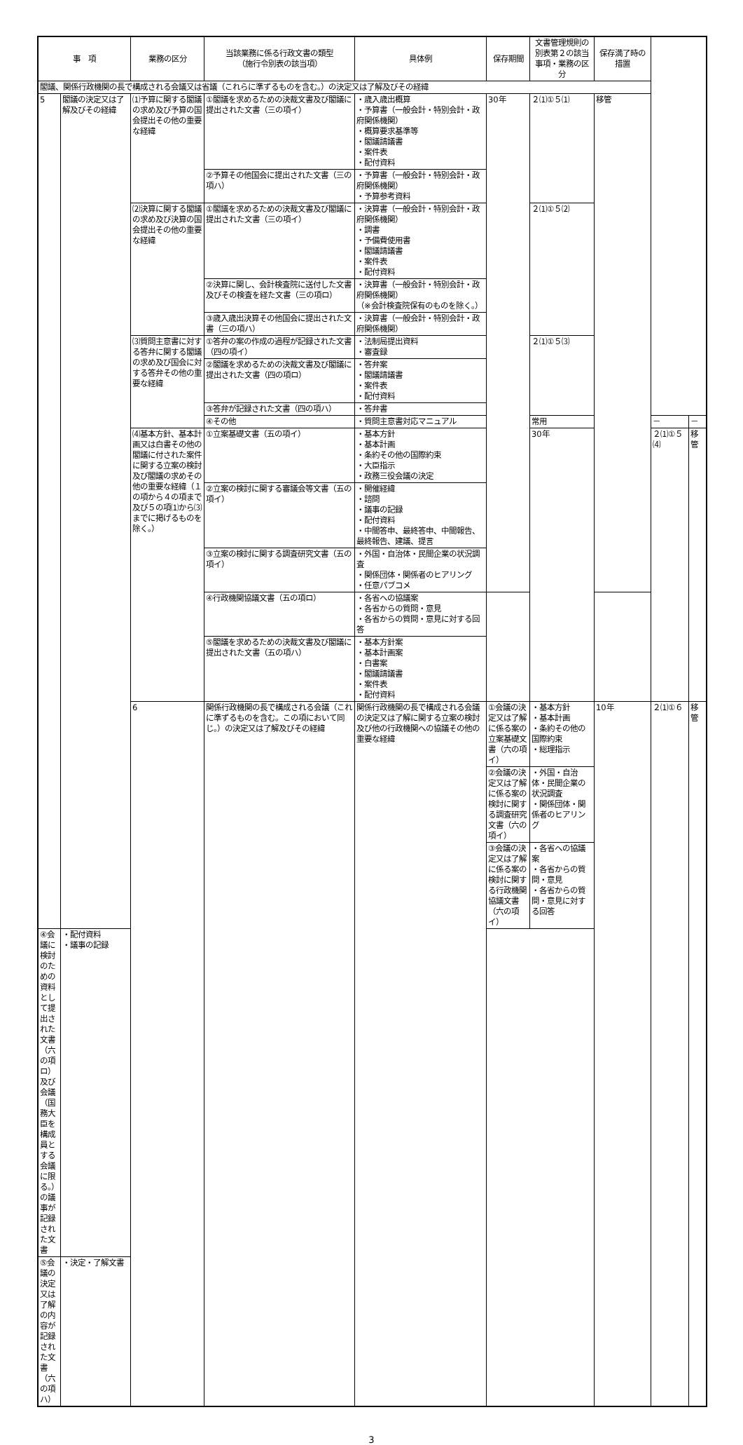| 事 項 | | 業務の区分 | 当該業務に係る行政文書の類型 （施行令別表の該当項） | 具体例 | 保存期間 | 文書管理規則の別表第２の該当事項・業務の区分 | 保存満了時の措置 | | |
| --- | --- | --- | --- | --- | --- | --- | --- | --- | --- |
| 閣議、関係行政機関の長で構成される会議又は省議（これらに準ずるものを含む。）の決定又は了解及びその経緯 | | | | | | | | | |
| 5 | 閣議の決定又は了解及びその経緯 | ⑴予算に関する閣議の求め及び予算の国会提出その他の重要な経緯 | ①閣議を求めるための決裁文書及び閣議に提出された文書（三の項イ） | ・歳入歳出概算 ・予算書（一般会計・特別会計・政府関係機関） ・概算要求基準等 ・閣議請議書 ・案件表 ・配付資料 | 30年 | ２⑴①５⑴ | 移管 | | |
| | | | ②予算その他国会に提出された文書（三の項ハ） | ・予算書（一般会計・特別会計・政府関係機関） ・予算参考資料 | | | | | |
| | | ⑵決算に関する閣議の求め及び決算の国会提出その他の重要な経緯 | ①閣議を求めるための決裁文書及び閣議に提出された文書（三の項イ） | ・決算書（一般会計・特別会計・政府関係機関） ・調書 ・予備費使用書 ・閣議請議書 ・案件表 ・配付資料 | | ２⑴①５⑵ | | | |
| | | | ②決算に関し、会計検査院に送付した文書及びその検査を経た文書（三の項ロ） | ・決算書（一般会計・特別会計・政府関係機関） （※会計検査院保有のものを除く。） | | | | | |
| | | | ③歳入歳出決算その他国会に提出された文書（三の項ハ） | ・決算書（一般会計・特別会計・政府関係機関） | | | | | |
| | | ⑶質問主意書に対する答弁に関する閣議の求め及び国会に対する答弁その他の重要な経緯 | ①答弁の案の作成の過程が記録された文書（四の項イ） | ・法制局提出資料 ・審査録 | | ２⑴①５⑶ | | | |
| | | | ②閣議を求めるための決裁文書及び閣議に提出された文書（四の項ロ） | ・答弁案 ・閣議請議書 ・案件表 ・配付資料 | | | | | |
| | | | ③答弁が記録された文書（四の項ハ） | ・答弁書 | | | | | |
| | | | ④その他 | ・質問主意書対応マニュアル | | 常用 | | － | － |
| | | ⑷基本方針、基本計画又は白書その他の閣議に付された案件に関する立案の検討及び閣議の求めその他の重要な経緯（１の項から４の項まで及び５の項⑴から⑶までに掲げるものを除く。） | ①立案基礎文書（五の項イ） | ・基本方針 ・基本計画 ・条約その他の国際約束 ・大臣指示 ・政務三役会議の決定 | | 30年 | | ２⑴①５⑷ | 移管 |
| | | | ②立案の検討に関する審議会等文書（五の項イ） | ・開催経緯 ・諮問 ・議事の記録 ・配付資料 ・中間答申、最終答申、中間報告、最終報告、建議、提言 | | | | | |
| | | | ③立案の検討に関する調査研究文書（五の項イ） | ・外国・自治体・民間企業の状況調査 ・関係団体・関係者のヒアリング ・任意パブコメ | | | | | |
| | | | ④行政機関協議文書（五の項ロ） | ・各省への協議案 ・各省からの質問・意見 ・各省からの質問・意見に対する回答 | | | | | |
| | | | ⑤閣議を求めるための決裁文書及び閣議に提出された文書（五の項ハ） | ・基本方針案 ・基本計画案 ・白書案 ・閣議請議書 ・案件表 ・配付資料 | | | | | |
| | | 6 | 関係行政機関の長で構成される会議（これに準ずるものを含む。この項において同じ。）の決定又は了解及びその経緯 | 関係行政機関の長で構成される会議の決定又は了解に関する立案の検討及び他の行政機関への協議その他の重要な経緯 | ①会議の決定又は了解に係る案の立案基礎文書（六の項イ） | ・基本方針 ・基本計画 ・条約その他の国際約束 ・総理指示 | 10年 | ２⑴①６ | 移管 |
| | | | | | ②会議の決定又は了解に係る案の検討に関する調査研究文書（六の項イ） | ・外国・自治体・民間企業の状況調査 ・関係団体・関係者のヒアリング | | | |
| | | | | | ③会議の決定又は了解に係る案の検討に関する行政機関協議文書（六の項イ） | ・各省への協議案 ・各省からの質問・意見 ・各省からの質問・意見に対する回答 | | | |
| ④会議に検討のための資料として提出された文書（六の項ロ）及び会議（国務大臣を構成員とする会議に限る。）の議事が記録された文書 | ・配付資料 ・議事の記録 | | | | | | | | |
| ⑤会議の決定又は了解の内容が記録された文書（六の項ハ） | ・決定・了解文書 | | | | | | | | |
3